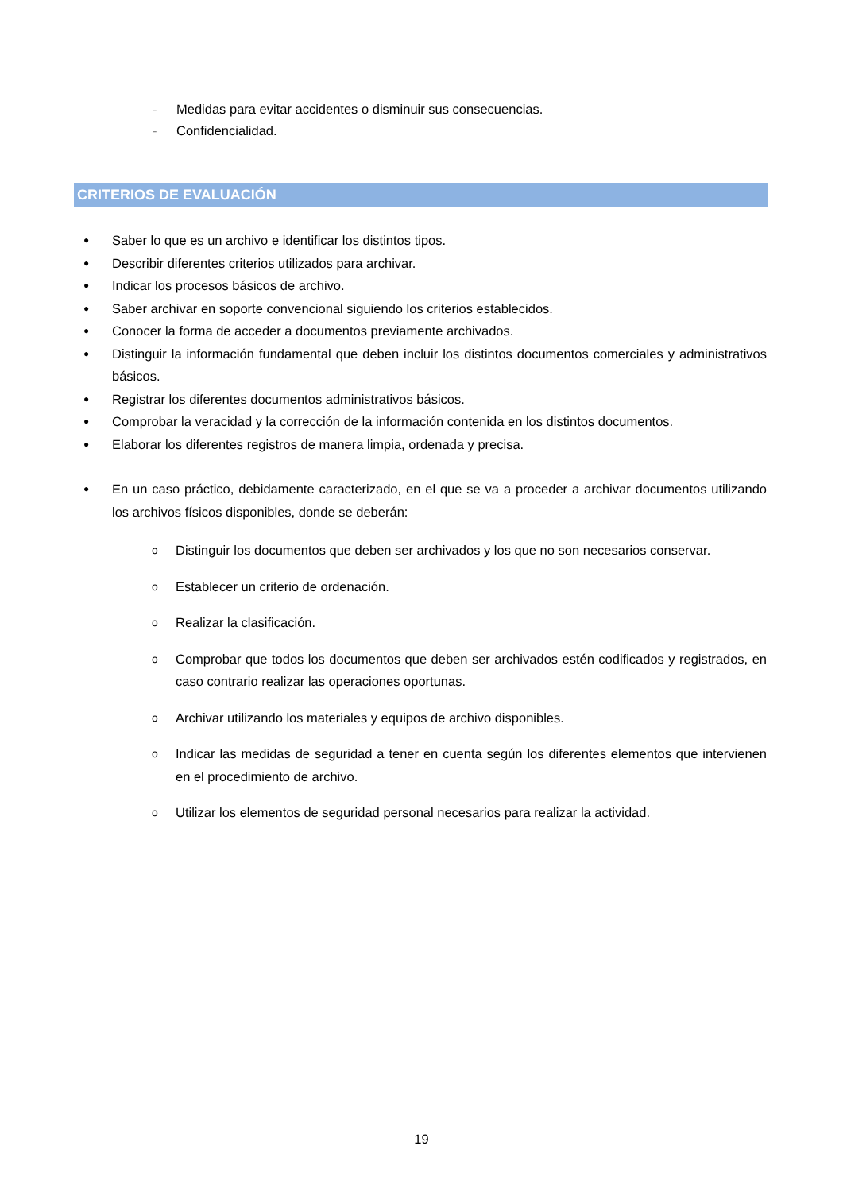- Medidas para evitar accidentes o disminuir sus consecuencias.
- Confidencialidad.
CRITERIOS DE EVALUACIÓN
● Saber lo que es un archivo e identificar los distintos tipos.
● Describir diferentes criterios utilizados para archivar.
● Indicar los procesos básicos de archivo.
● Saber archivar en soporte convencional siguiendo los criterios establecidos.
● Conocer la forma de acceder a documentos previamente archivados.
● Distinguir la información fundamental que deben incluir los distintos documentos comerciales y administrativos básicos.
● Registrar los diferentes documentos administrativos básicos.
● Comprobar la veracidad y la corrección de la información contenida en los distintos documentos.
● Elaborar los diferentes registros de manera limpia, ordenada y precisa.
●
En un caso práctico, debidamente caracterizado, en el que se va a proceder a archivar documentos utilizando los archivos físicos disponibles, donde se deberán:
o Distinguir los documentos que deben ser archivados y los que no son necesarios conservar.
o Establecer un criterio de ordenación.
o Realizar la clasificación.
o Comprobar que todos los documentos que deben ser archivados estén codificados y registrados, en caso contrario realizar las operaciones oportunas.
o Archivar utilizando los materiales y equipos de archivo disponibles.
o Indicar las medidas de seguridad a tener en cuenta según los diferentes elementos que intervienen en el procedimiento de archivo.
o Utilizar los elementos de seguridad personal necesarios para realizar la actividad.
19